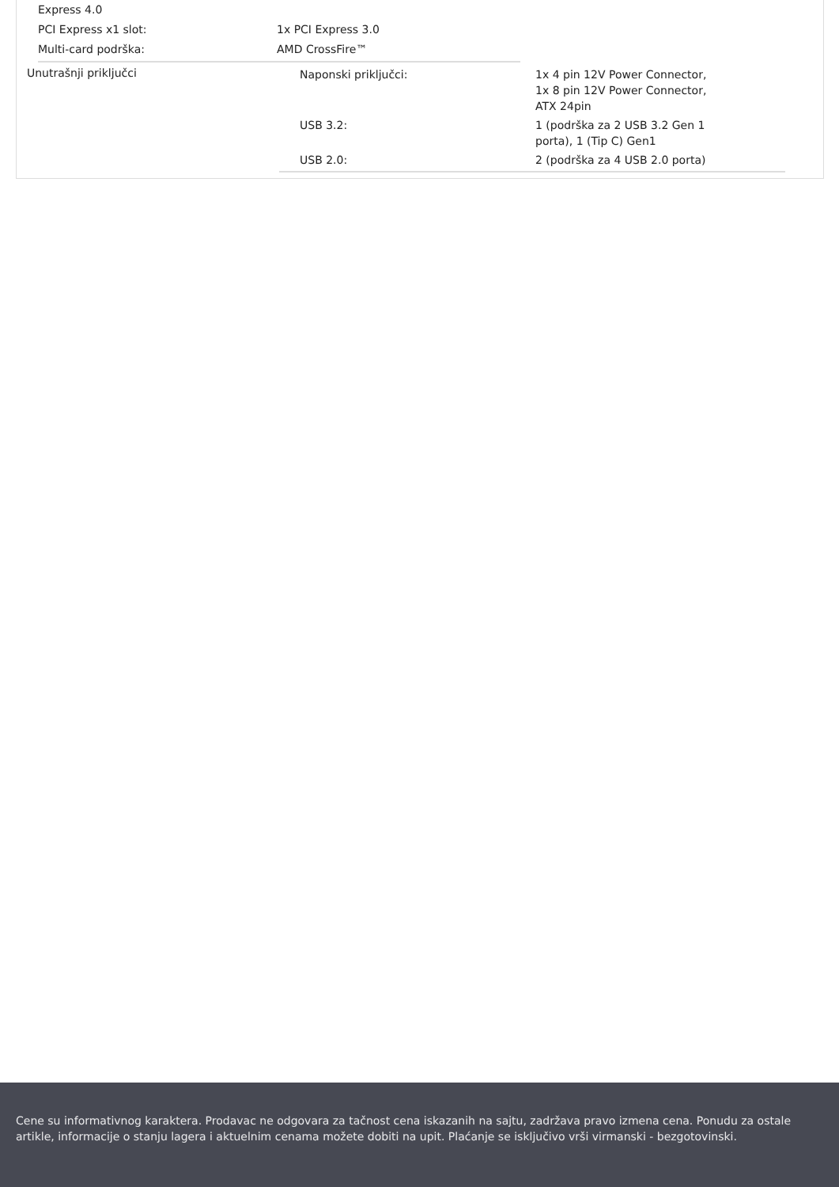| Express 4.0 | |
| PCI Express x1 slot: | 1x PCI Express 3.0 |
| Multi-card podrška: | AMD CrossFire™ |
Unutrašnji priključci
| | Naponski priključci: | 1x 4 pin 12V Power Connector, 1x 8 pin 12V Power Connector, ATX 24pin |
| | USB 3.2: | 1 (podrška za 2 USB 3.2 Gen 1 porta), 1 (Tip C) Gen1 |
| | USB 2.0: | 2 (podrška za 4 USB 2.0 porta) |
Cene su informativnog karaktera. Prodavac ne odgovara za tačnost cena iskazanih na sajtu, zadržava pravo izmena cena. Ponudu za ostale artikle, informacije o stanju lagera i aktuelnim cenama možete dobiti na upit. Plaćanje se isključivo vrši virmanski - bezgotovinski.